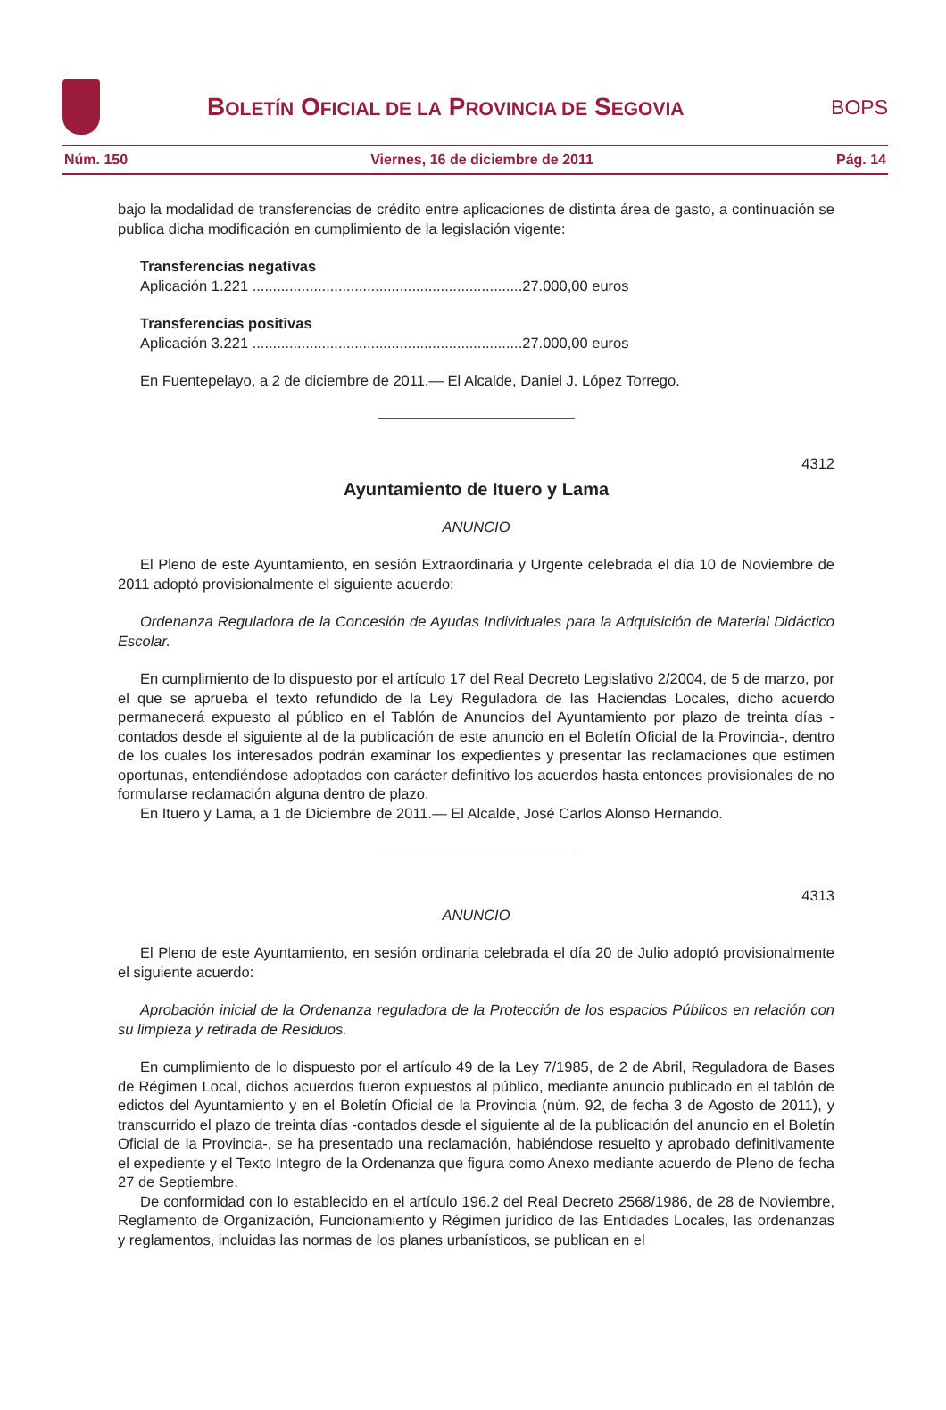BOLETÍN OFICIAL DE LA PROVINCIA DE SEGOVIA
BOPS
Núm. 150 Viernes, 16 de diciembre de 2011 Pág. 14
bajo la modalidad de transferencias de crédito entre aplicaciones de distinta área de gasto, a continuación se publica dicha modificación en cumplimiento de la legislación vigente:
Transferencias negativas
Aplicación 1.221 ..................................................................27.000,00 euros
Transferencias positivas
Aplicación 3.221 ..................................................................27.000,00 euros
En Fuentepelayo, a 2 de diciembre de 2011.— El Alcalde, Daniel J. López Torrego.
4312
Ayuntamiento de Ituero y Lama
ANUNCIO
El Pleno de este Ayuntamiento, en sesión Extraordinaria y Urgente celebrada el día 10 de Noviembre de 2011 adoptó provisionalmente el siguiente acuerdo:
Ordenanza Reguladora de la Concesión de Ayudas Individuales para la Adquisición de Material Didáctico Escolar.
En cumplimiento de lo dispuesto por el artículo 17 del Real Decreto Legislativo 2/2004, de 5 de marzo, por el que se aprueba el texto refundido de la Ley Reguladora de las Haciendas Locales, dicho acuerdo permanecerá expuesto al público en el Tablón de Anuncios del Ayuntamiento por plazo de treinta días -contados desde el siguiente al de la publicación de este anuncio en el Boletín Oficial de la Provincia-, dentro de los cuales los interesados podrán examinar los expedientes y presentar las reclamaciones que estimen oportunas, entendiéndose adoptados con carácter definitivo los acuerdos hasta entonces provisionales de no formularse reclamación alguna dentro de plazo.
En Ituero y Lama, a 1 de Diciembre de 2011.— El Alcalde, José Carlos Alonso Hernando.
4313
ANUNCIO
El Pleno de este Ayuntamiento, en sesión ordinaria celebrada el día 20 de Julio adoptó provisionalmente el siguiente acuerdo:
Aprobación inicial de la Ordenanza reguladora de la Protección de los espacios Públicos en relación con su limpieza y retirada de Residuos.
En cumplimiento de lo dispuesto por el artículo 49 de la Ley 7/1985, de 2 de Abril, Reguladora de Bases de Régimen Local, dichos acuerdos fueron expuestos al público, mediante anuncio publicado en el tablón de edictos del Ayuntamiento y en el Boletín Oficial de la Provincia (núm. 92, de fecha 3 de Agosto de 2011), y transcurrido el plazo de treinta días -contados desde el siguiente al de la publicación del anuncio en el Boletín Oficial de la Provincia-, se ha presentado una reclamación, habiéndose resuelto y aprobado definitivamente el expediente y el Texto Integro de la Ordenanza que figura como Anexo mediante acuerdo de Pleno de fecha 27 de Septiembre.
De conformidad con lo establecido en el artículo 196.2 del Real Decreto 2568/1986, de 28 de Noviembre, Reglamento de Organización, Funcionamiento y Régimen jurídico de las Entidades Locales, las ordenanzas y reglamentos, incluidas las normas de los planes urbanísticos, se publican en el